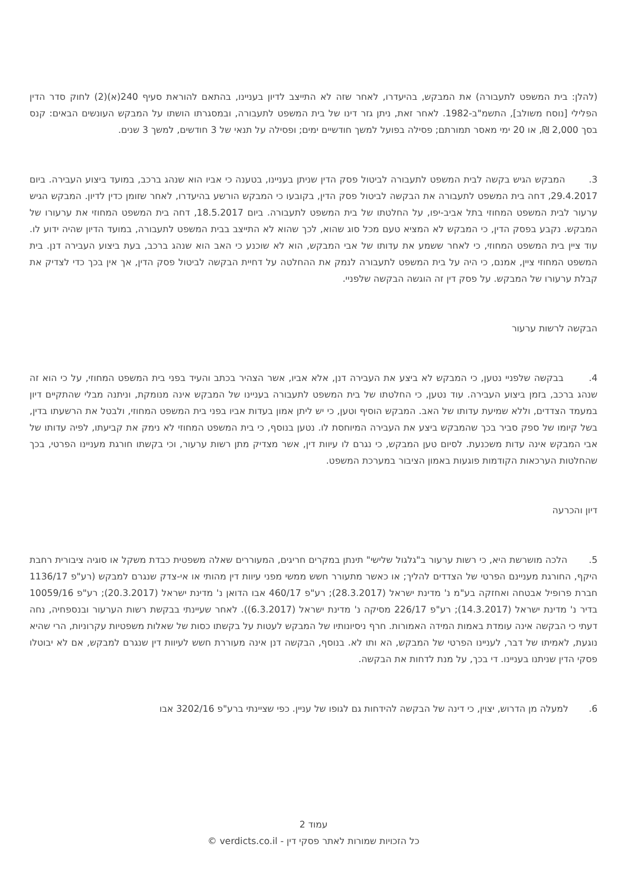(להלן: בית המשפט לתעבורה) את המבקש, בהיעדרו, לאחר שזה לא התייצב לדיון בעניינו, בהתאם להוראת סעיף 240(א)(2) לחוק סדר הדין הפלילי [נוסח משולב], התשמ"ב-1982. לאחר זאת, ניתן גזר דינו של בית המשפט לתעבורה, ובמסגרתו הושתו על המבקש העונשים הבאים: קנס בסך 2,000 ₪, או 20 ימי מאסר תמורתם; פסילה בפועל למשך חודשיים ימים; ופסילה על תנאי של 3 חודשים, למשך 3 שנים.
3. המבקש הגיש בקשה לבית המשפט לתעבורה לביטול פסק הדין שניתן בעניינו, בטענה כי אביו הוא שנהג ברכב, במועד ביצוע העבירה. ביום 29.4.2017, דחה בית המשפט לתעבורה את הבקשה לביטול פסק הדין, בקובעו כי המבקש הורשע בהיעדרו, לאחר שזומן כדין לדיון. המבקש הגיש ערעור לבית המשפט המחוזי בתל אביב-יפו, על החלטתו של בית המשפט לתעבורה. ביום 18.5.2017, דחה בית המשפט המחוזי את ערעורו של המבקש. נקבע בפסק הדין, כי המבקש לא המציא טעם מכל סוג שהוא, לכך שהוא לא התייצב בבית המשפט לתעבורה, במועד הדיון שהיה ידוע לו. עוד ציין בית המשפט המחוזי, כי לאחר ששמע את עדותו של אבי המבקש, הוא לא שוכנע כי האב הוא שנהג ברכב, בעת ביצוע העבירה דנן. בית המשפט המחוזי ציין, אמנם, כי היה על בית המשפט לתעבורה לנמק את ההחלטה על דחיית הבקשה לביטול פסק הדין, אך אין בכך כדי לצדיק את קבלת ערעורו של המבקש. על פסק דין זה הוגשה הבקשה שלפניי.
הבקשה לרשות ערעור
4. בבקשה שלפניי נטען, כי המבקש לא ביצע את העבירה דנן, אלא אביו, אשר הצהיר בכתב והעיד בפני בית המשפט המחוזי, על כי הוא זה שנהג ברכב, בזמן ביצוע העבירה. עוד נטען, כי החלטתו של בית המשפט לתעבורה בעניינו של המבקש אינה מנומקת, וניתנה מבלי שהתקיים דיון במעמד הצדדים, וללא שמיעת עדותו של האב. המבקש הוסיף וטען, כי יש ליתן אמון בעדות אביו בפני בית המשפט המחוזי, ולבטל את הרשעתו בדין, בשל קיומו של ספק סביר בכך שהמבקש ביצע את העבירה המיוחסת לו. נטען בנוסף, כי בית המשפט המחוזי לא נימק את קביעתו, לפיה עדותו של אבי המבקש אינה עדות משכנעת. לסיום טען המבקש, כי נגרם לו עיוות דין, אשר מצדיק מתן רשות ערעור, וכי בקשתו חורגת מעניינו הפרטי, בכך שהחלטות הערכאות הקודמות פוגעות באמון הציבור במערכת המשפט.
דיון והכרעה
5. הלכה מושרשת היא, כי רשות ערעור ב"גלגול שלישי" תינתן במקרים חריגים, המעוררים שאלה משפטית כבדת משקל או סוגיה ציבורית רחבת היקף, החורגת מעניינם הפרטי של הצדדים להליך; או כאשר מתעורר חשש ממשי מפני עיוות דין מהותי או אי-צדק שנגרם למבקש (רע"פ 1136/17 חברת פרופיל אבטחה ואחזקה בע"מ נ' מדינת ישראל (28.3.2017); רע"פ 460/17 אבו הדואן נ' מדינת ישראל (20.3.2017); רע"פ 10059/16 בדיר נ' מדינת ישראל (14.3.2017); רע"פ 226/17 מסיקה נ' מדינת ישראל (6.3.2017)). לאחר שעיינתי בבקשת רשות הערעור ובנספחיה, נחה דעתי כי הבקשה אינה עומדת באמות המידה האמורות. חרף ניסיונותיו של המבקש לעטות על בקשתו כסות של שאלות משפטיות עקרוניות, הרי שהיא נוגעת, לאמיתו של דבר, לעניינו הפרטי של המבקש, הא ותו לא. בנוסף, הבקשה דנן אינה מעוררת חשש לעיוות דין שנגרם למבקש, אם לא יבוטלו פסקי הדין שניתנו בעניינו. די בכך, על מנת לדחות את הבקשה.
6. למעלה מן הדרוש, יצוין, כי דינה של הבקשה להידחות גם לגופו של עניין. כפי שציינתי ברע"פ 3202/16 אבו
עמוד 2
כל הזכויות שמורות לאתר פסקי דין - verdicts.co.il ©